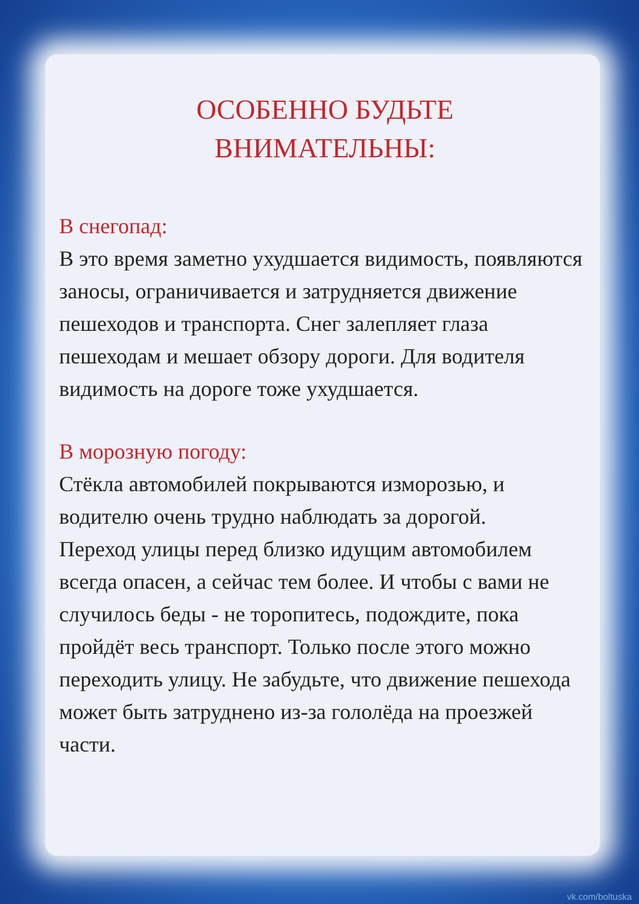ОСОБЕННО БУДЬТЕ
ВНИМАТЕЛЬНЫ:
В снегопад:
В это время заметно ухудшается видимость, появляются заносы, ограничивается и затрудняется движение пешеходов и транспорта. Снег залепляет глаза пешеходам и мешает обзору дороги. Для водителя видимость на дороге тоже ухудшается.
В морозную погоду:
Стёкла автомобилей покрываются изморозью, и водителю очень трудно наблюдать за дорогой.
Переход улицы перед близко идущим автомобилем всегда опасен, а сейчас тем более. И чтобы с вами не случилось беды - не торопитесь, подождите, пока пройдёт весь транспорт. Только после этого можно переходить улицу. Не забудьте, что движение пешехода может быть затруднено из-за гололёда на проезжей части.
vk.com/boltuska